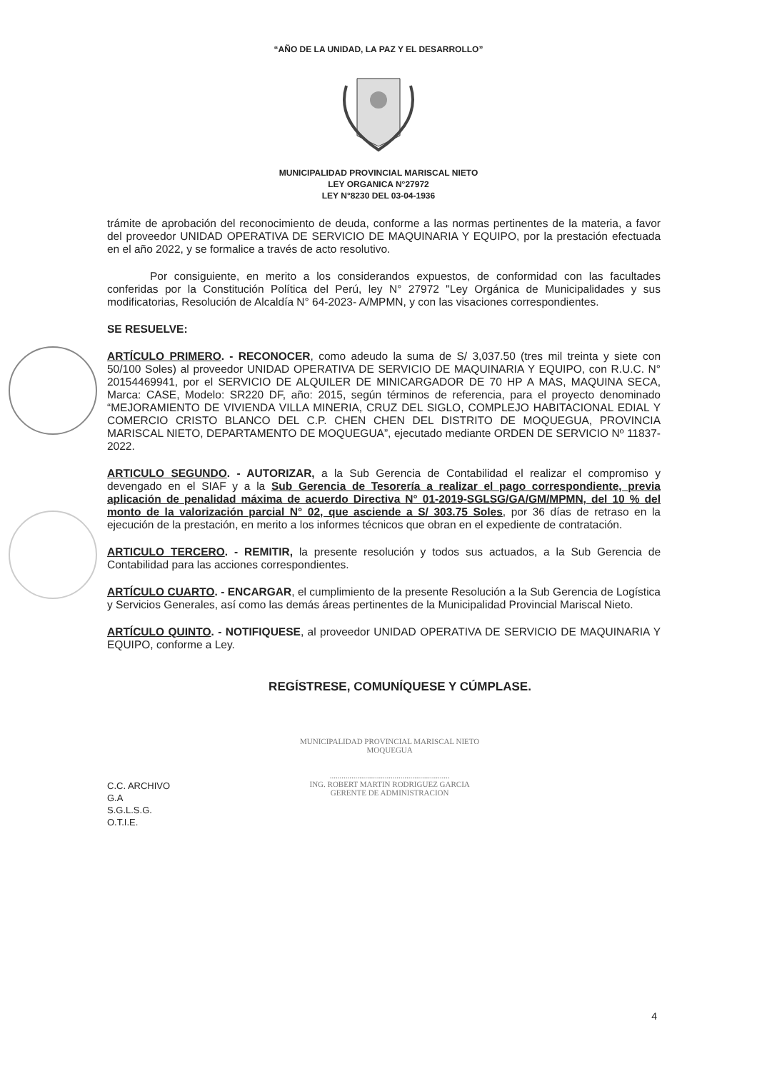“AÑO DE LA UNIDAD, LA PAZ Y EL DESARROLLO”
MUNICIPALIDAD PROVINCIAL MARISCAL NIETO
LEY ORGANICA N°27972
LEY N°8230 DEL 03-04-1936
trámite de aprobación del reconocimiento de deuda, conforme a las normas pertinentes de la materia, a favor del proveedor UNIDAD OPERATIVA DE SERVICIO DE MAQUINARIA Y EQUIPO, por la prestación efectuada en el año 2022, y se formalice a través de acto resolutivo.
Por consiguiente, en merito a los considerandos expuestos, de conformidad con las facultades conferidas por la Constitución Política del Perú, ley N° 27972 "Ley Orgánica de Municipalidades y sus modificatorias, Resolución de Alcaldía N° 64-2023- A/MPMN, y con las visaciones correspondientes.
SE RESUELVE:
ARTÍCULO PRIMERO. - RECONOCER, como adeudo la suma de S/ 3,037.50 (tres mil treinta y siete con 50/100 Soles) al proveedor UNIDAD OPERATIVA DE SERVICIO DE MAQUINARIA Y EQUIPO, con R.U.C. N° 20154469941, por el SERVICIO DE ALQUILER DE MINICARGADOR DE 70 HP A MAS, MAQUINA SECA, Marca: CASE, Modelo: SR220 DF, año: 2015, según términos de referencia, para el proyecto denominado “MEJORAMIENTO DE VIVIENDA VILLA MINERIA, CRUZ DEL SIGLO, COMPLEJO HABITACIONAL EDIAL Y COMERCIO CRISTO BLANCO DEL C.P. CHEN CHEN DEL DISTRITO DE MOQUEGUA, PROVINCIA MARISCAL NIETO, DEPARTAMENTO DE MOQUEGUA”, ejecutado mediante ORDEN DE SERVICIO Nº 11837-2022.
ARTICULO SEGUNDO. - AUTORIZAR, a la Sub Gerencia de Contabilidad el realizar el compromiso y devengado en el SIAF y a la Sub Gerencia de Tesorería a realizar el pago correspondiente, previa aplicación de penalidad máxima de acuerdo Directiva N° 01-2019-SGLSG/GA/GM/MPMN, del 10 % del monto de la valorización parcial N° 02, que asciende a S/ 303.75 Soles, por 36 días de retraso en la ejecución de la prestación, en merito a los informes técnicos que obran en el expediente de contratación.
ARTICULO TERCERO. - REMITIR, la presente resolución y todos sus actuados, a la Sub Gerencia de Contabilidad para las acciones correspondientes.
ARTÍCULO CUARTO. - ENCARGAR, el cumplimiento de la presente Resolución a la Sub Gerencia de Logística y Servicios Generales, así como las demás áreas pertinentes de la Municipalidad Provincial Mariscal Nieto.
ARTÍCULO QUINTO. - NOTIFIQUESE, al proveedor UNIDAD OPERATIVA DE SERVICIO DE MAQUINARIA Y EQUIPO, conforme a Ley.
REGÍSTRESE, COMUNÍQUESE Y CÚMPLASE.
C.C. ARCHIVO
G.A
S.G.L.S.G.
O.T.I.E.
MUNICIPALIDAD PROVINCIAL MARISCAL NIETO
MOQUEGUA
.............................................................
ING. ROBERT MARTIN RODRIGUEZ GARCIA
GERENTE DE ADMINISTRACION
4